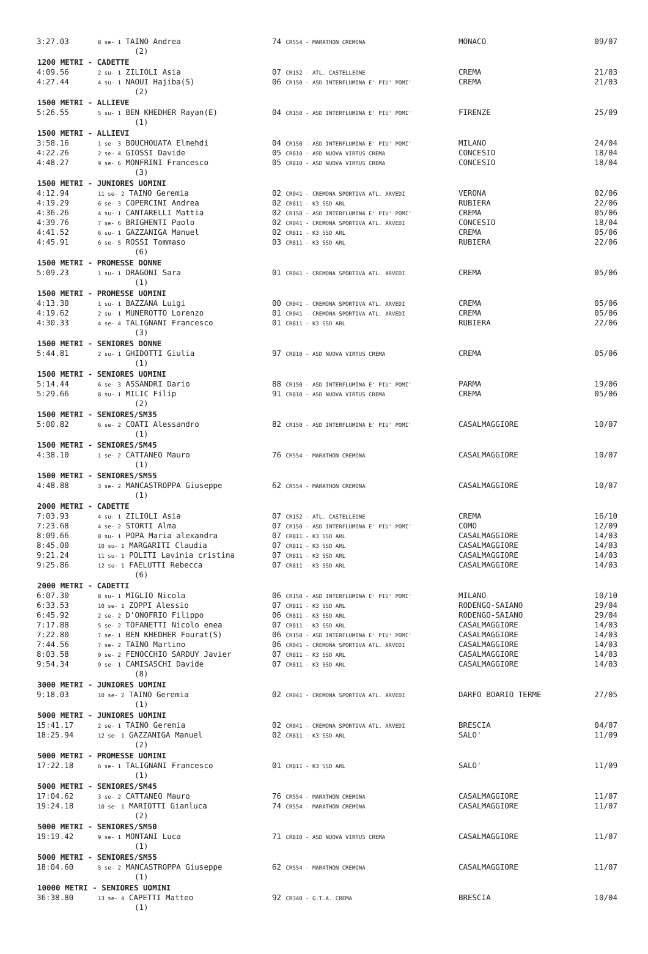| 3:27.03 | 8 se- 1 TAINO Andrea | 74 CR554 - MARATHON CREMONA | MONACO | 09/07 |
| (2) | | | | |
| 1200 METRI - CADETTE | | | | |
| 4:09.56 | 2 su- 1 ZILIOLI Asia | 07 CR152 - ATL. CASTELLEONE | CREMA | 21/03 |
| 4:27.44 | 4 su- 1 NAOUI Hajiba(S) | 06 CR150 - ASD INTERFLUMINA E' PIU' POMI' | CREMA | 21/03 |
| (2) | | | | |
| 1500 METRI - ALLIEVE | | | | |
| 5:26.55 | 5 su- 1 BEN KHEDHER Rayan(E) | 04 CR150 - ASD INTERFLUMINA E' PIU' POMI' | FIRENZE | 25/09 |
| (1) | | | | |
| 1500 METRI - ALLIEVI | | | | |
| 3:58.16 | 1 se- 3 BOUCHOUATA Elmehdi | 04 CR150 - ASD INTERFLUMINA E' PIU' POMI' | MILANO | 24/04 |
| 4:22.26 | 2 se- 4 GIOSSI Davide | 05 CR810 - ASD NUOVA VIRTUS CREMA | CONCESIO | 18/04 |
| 4:48.27 | 9 se- 6 MONFRINI Francesco | 05 CR810 - ASD NUOVA VIRTUS CREMA | CONCESIO | 18/04 |
| (3) | | | | |
| 1500 METRI - JUNIORES UOMINI | | | | |
| 4:12.94 | 11 se- 2 TAINO Geremia | 02 CR041 - CREMONA SPORTIVA ATL. ARVEDI | VERONA | 02/06 |
| 4:19.29 | 6 se- 3 COPERCINI Andrea | 02 CR811 - K3 SSD ARL | RUBIERA | 22/06 |
| 4:36.26 | 4 su- 1 CANTARELLI Mattia | 02 CR150 - ASD INTERFLUMINA E' PIU' POMI' | CREMA | 05/06 |
| 4:39.76 | 7 se- 6 BRIGHENTI Paolo | 02 CR041 - CREMONA SPORTIVA ATL. ARVEDI | CONCESIO | 18/04 |
| 4:41.52 | 6 su- 1 GAZZANIGA Manuel | 02 CR811 - K3 SSD ARL | CREMA | 05/06 |
| 4:45.91 | 6 se- 5 ROSSI Tommaso | 03 CR811 - K3 SSD ARL | RUBIERA | 22/06 |
| (6) | | | | |
| 1500 METRI - PROMESSE DONNE | | | | |
| 5:09.23 | 1 su- 1 DRAGONI Sara | 01 CR041 - CREMONA SPORTIVA ATL. ARVEDI | CREMA | 05/06 |
| (1) | | | | |
| 1500 METRI - PROMESSE UOMINI | | | | |
| 4:13.30 | 1 su- 1 BAZZANA Luigi | 00 CR041 - CREMONA SPORTIVA ATL. ARVEDI | CREMA | 05/06 |
| 4:19.62 | 2 su- 1 MUNEROTTO Lorenzo | 01 CR041 - CREMONA SPORTIVA ATL. ARVEDI | CREMA | 05/06 |
| 4:30.33 | 4 se- 4 TALIGNANI Francesco | 01 CR811 - K3 SSD ARL | RUBIERA | 22/06 |
| (3) | | | | |
| 1500 METRI - SENIORES DONNE | | | | |
| 5:44.81 | 2 su- 1 GHIDOTTI Giulia | 97 CR810 - ASD NUOVA VIRTUS CREMA | CREMA | 05/06 |
| (1) | | | | |
| 1500 METRI - SENIORES UOMINI | | | | |
| 5:14.44 | 6 se- 3 ASSANDRI Dario | 88 CR150 - ASD INTERFLUMINA E' PIU' POMI' | PARMA | 19/06 |
| 5:29.66 | 8 su- 1 MILIC Filip | 91 CR810 - ASD NUOVA VIRTUS CREMA | CREMA | 05/06 |
| (2) | | | | |
| 1500 METRI - SENIORES/SM35 | | | | |
| 5:00.82 | 6 se- 2 COATI Alessandro | 82 CR150 - ASD INTERFLUMINA E' PIU' POMI' | CASALMAGGIORE | 10/07 |
| (1) | | | | |
| 1500 METRI - SENIORES/SM45 | | | | |
| 4:38.10 | 1 se- 2 CATTANEO Mauro | 76 CR554 - MARATHON CREMONA | CASALMAGGIORE | 10/07 |
| (1) | | | | |
| 1500 METRI - SENIORES/SM55 | | | | |
| 4:48.88 | 3 se- 2 MANCASTROPPA Giuseppe | 62 CR554 - MARATHON CREMONA | CASALMAGGIORE | 10/07 |
| (1) | | | | |
| 2000 METRI - CADETTE | | | | |
| 7:03.93 | 4 su- 1 ZILIOLI Asia | 07 CR152 - ATL. CASTELLEONE | CREMA | 16/10 |
| 7:23.68 | 4 se- 2 STORTI Alma | 07 CR150 - ASD INTERFLUMINA E' PIU' POMI' | COMO | 12/09 |
| 8:09.66 | 8 su- 1 POPA Maria alexandra | 07 CR811 - K3 SSD ARL | CASALMAGGIORE | 14/03 |
| 8:45.00 | 10 su- 1 MARGARITI Claudia | 07 CR811 - K3 SSD ARL | CASALMAGGIORE | 14/03 |
| 9:21.24 | 11 su- 1 POLITI Lavinia cristina | 07 CR811 - K3 SSD ARL | CASALMAGGIORE | 14/03 |
| 9:25.86 | 12 su- 1 FAELUTTI Rebecca | 07 CR811 - K3 SSD ARL | CASALMAGGIORE | 14/03 |
| (6) | | | | |
| 2000 METRI - CADETTI | | | | |
| 6:07.30 | 8 su- 1 MIGLIO Nicola | 06 CR150 - ASD INTERFLUMINA E' PIU' POMI' | MILANO | 10/10 |
| 6:33.53 | 10 se- 1 ZOPPI Alessio | 07 CR811 - K3 SSD ARL | RODENGO-SAIANO | 29/04 |
| 6:45.92 | 2 se- 2 D'ONOFRIO Filippo | 06 CR811 - K3 SSD ARL | RODENGO-SAIANO | 29/04 |
| 7:17.88 | 5 se- 2 TOFANETTI Nicolo enea | 07 CR811 - K3 SSD ARL | CASALMAGGIORE | 14/03 |
| 7:22.80 | 7 se- 1 BEN KHEDHER Fourat(S) | 06 CR150 - ASD INTERFLUMINA E' PIU' POMI' | CASALMAGGIORE | 14/03 |
| 7:44.56 | 7 se- 2 TAINO Martino | 06 CR041 - CREMONA SPORTIVA ATL. ARVEDI | CASALMAGGIORE | 14/03 |
| 8:03.58 | 9 se- 2 FENOCCHIO SARDUY Javier | 07 CR811 - K3 SSD ARL | CASALMAGGIORE | 14/03 |
| 9:54.34 | 9 se- 1 CAMISASCHI Davide | 07 CR811 - K3 SSD ARL | CASALMAGGIORE | 14/03 |
| (8) | | | | |
| 3000 METRI - JUNIORES UOMINI | | | | |
| 9:18.03 | 10 se- 2 TAINO Geremia | 02 CR041 - CREMONA SPORTIVA ATL. ARVEDI | DARFO BOARIO TERME | 27/05 |
| (1) | | | | |
| 5000 METRI - JUNIORES UOMINI | | | | |
| 15:41.17 | 2 se- 1 TAINO Geremia | 02 CR041 - CREMONA SPORTIVA ATL. ARVEDI | BRESCIA | 04/07 |
| 18:25.94 | 12 se- 1 GAZZANIGA Manuel | 02 CR811 - K3 SSD ARL | SALO' | 11/09 |
| (2) | | | | |
| 5000 METRI - PROMESSE UOMINI | | | | |
| 17:22.18 | 6 se- 1 TALIGNANI Francesco | 01 CR811 - K3 SSD ARL | SALO' | 11/09 |
| (1) | | | | |
| 5000 METRI - SENIORES/SM45 | | | | |
| 17:04.62 | 3 se- 2 CATTANEO Mauro | 76 CR554 - MARATHON CREMONA | CASALMAGGIORE | 11/07 |
| 19:24.18 | 10 se- 1 MARIOTTI Gianluca | 74 CR554 - MARATHON CREMONA | CASALMAGGIORE | 11/07 |
| (2) | | | | |
| 5000 METRI - SENIORES/SM50 | | | | |
| 19:19.42 | 9 se- 1 MONTANI Luca | 71 CR810 - ASD NUOVA VIRTUS CREMA | CASALMAGGIORE | 11/07 |
| (1) | | | | |
| 5000 METRI - SENIORES/SM55 | | | | |
| 18:04.60 | 5 se- 2 MANCASTROPPA Giuseppe | 62 CR554 - MARATHON CREMONA | CASALMAGGIORE | 11/07 |
| (1) | | | | |
| 10000 METRI - SENIORES UOMINI | | | | |
| 36:38.80 | 13 se- 4 CAPETTI Matteo | 92 CR340 - G.T.A. CREMA | BRESCIA | 10/04 |
| (1) | | | | |